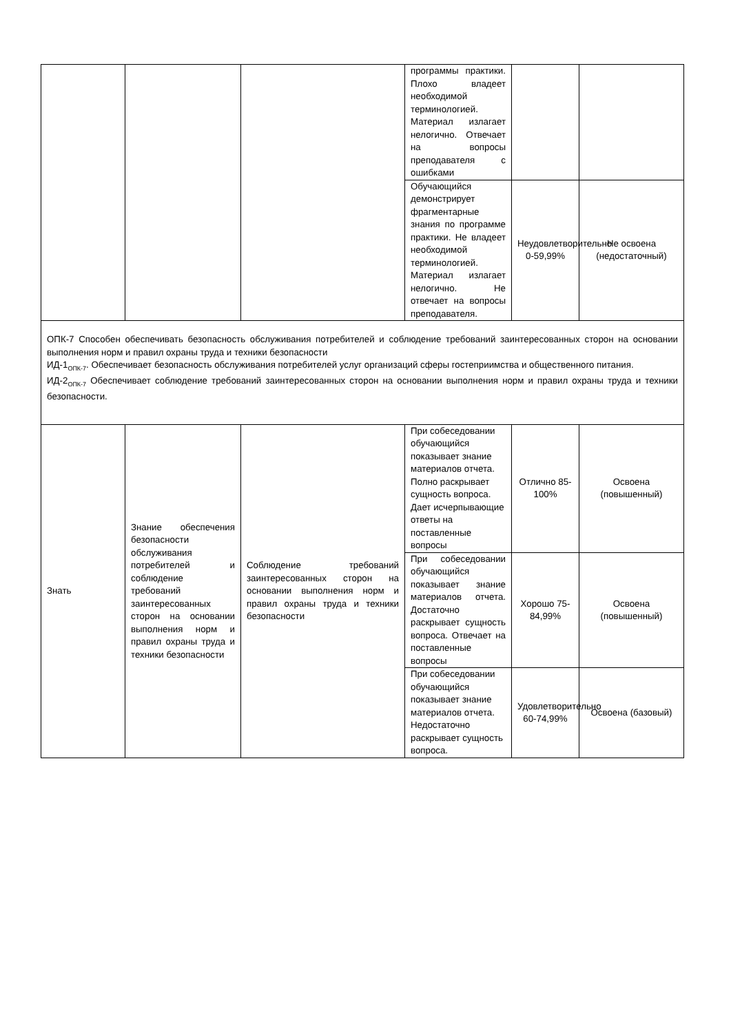| | | | программы практики. Плохо владеет необходимой терминологией. Материал излагает нелогично. Отвечает на вопросы преподавателя с ошибками | | |
| | | | Обучающийся демонстрирует фрагментарные знания по программе практики. Не владеет необходимой терминологией. Материал излагает нелогично. Не отвечает на вопросы преподавателя. | Неудовлетворительно 0-59,99% | Не освоена (недостаточный) |
| ОПК-7 Способен обеспечивать безопасность обслуживания потребителей и соблюдение требований заинтересованных сторон на основании выполнения норм и правил охраны труда и техники безопасности ИД-1<sub>ОПК-7</sub>. Обеспечивает безопасность обслуживания потребителей услуг организаций сферы гостеприимства и общественного питания. ИД-2<sub>ОПК-7</sub> Обеспечивает соблюдение требований заинтересованных сторон на основании выполнения норм и правил охраны труда и техники безопасности. | | | | | |
| Знать | Знание обеспечения безопасности обслуживания потребителей и соблюдение требований заинтересованных сторон на основании выполнения норм и правил охраны труда и техники безопасности | Соблюдение требований заинтересованных сторон на основании выполнения норм и правил охраны труда и техники безопасности | При собеседовании обучающийся показывает знание материалов отчета. Полно раскрывает сущность вопроса. Дает исчерпывающие ответы на поставленные вопросы | Отлично 85-100% | Освоена (повышенный) |
| | | | При собеседовании обучающийся показывает знание материалов отчета. Достаточно раскрывает сущность вопроса. Отвечает на поставленные вопросы | Хорошо 75-84,99% | Освоена (повышенный) |
| | | | При собеседовании обучающийся показывает знание материалов отчета. Недостаточно раскрывает сущность вопроса. | Удовлетворительно 60-74,99% | Освоена (базовый) |